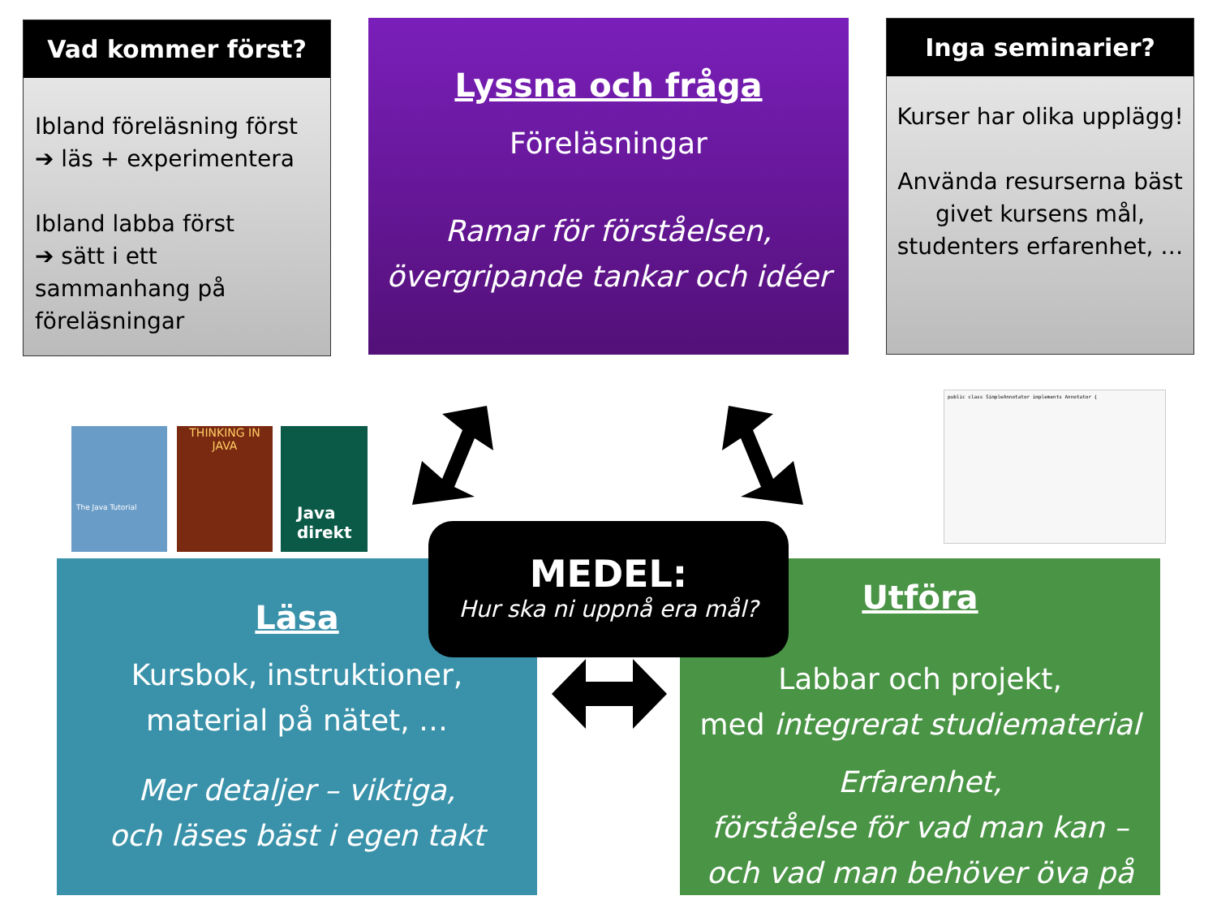Vad kommer först?
Ibland föreläsning först
➔ läs + experimentera
Ibland labba först
➔ sätt i ett sammanhang på föreläsningar
Lyssna och fråga
Föreläsningar
Ramar för förståelsen,
övergripande tankar och idéer
Inga seminarier?
Kurser har olika upplägg!
Använda resurserna bäst givet kursens mål, studenters erfarenhet, …
The Java Tutorial
THINKING IN JAVA
Java direkt
public class SimpleAnnotator implements Annotator {
Läsa
Kursbok, instruktioner,
material på nätet, …
Mer detaljer – viktiga,
och läses bäst i egen takt
Utföra
Labbar och projekt,
med integrerat studiematerial
Erfarenhet,
förståelse för vad man kan –
och vad man behöver öva på
MEDEL:
Hur ska ni uppnå era mål?